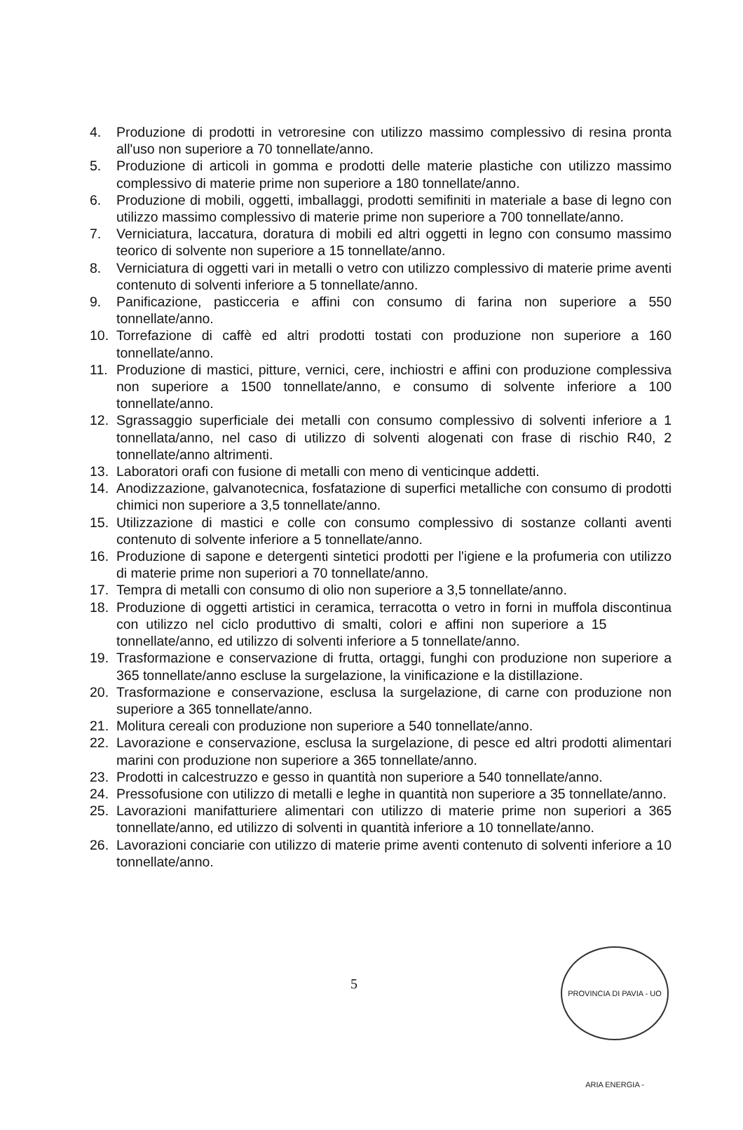4. Produzione di prodotti in vetroresine con utilizzo massimo complessivo di resina pronta all'uso non superiore a 70 tonnellate/anno.
5. Produzione di articoli in gomma e prodotti delle materie plastiche con utilizzo massimo complessivo di materie prime non superiore a 180 tonnellate/anno.
6. Produzione di mobili, oggetti, imballaggi, prodotti semifiniti in materiale a base di legno con utilizzo massimo complessivo di materie prime non superiore a 700 tonnellate/anno.
7. Verniciatura, laccatura, doratura di mobili ed altri oggetti in legno con consumo massimo teorico di solvente non superiore a 15 tonnellate/anno.
8. Verniciatura di oggetti vari in metalli o vetro con utilizzo complessivo di materie prime aventi contenuto di solventi inferiore a 5 tonnellate/anno.
9. Panificazione, pasticceria e affini con consumo di farina non superiore a 550 tonnellate/anno.
10. Torrefazione di caffè ed altri prodotti tostati con produzione non superiore a 160 tonnellate/anno.
11. Produzione di mastici, pitture, vernici, cere, inchiostri e affini con produzione complessiva non superiore a 1500 tonnellate/anno, e consumo di solvente inferiore a 100 tonnellate/anno.
12. Sgrassaggio superficiale dei metalli con consumo complessivo di solventi inferiore a 1 tonnellata/anno, nel caso di utilizzo di solventi alogenati con frase di rischio R40, 2 tonnellate/anno altrimenti.
13. Laboratori orafi con fusione di metalli con meno di venticinque addetti.
14. Anodizzazione, galvanotecnica, fosfatazione di superfici metalliche con consumo di prodotti chimici non superiore a 3,5 tonnellate/anno.
15. Utilizzazione di mastici e colle con consumo complessivo di sostanze collanti aventi contenuto di solvente inferiore a 5 tonnellate/anno.
16. Produzione di sapone e detergenti sintetici prodotti per l'igiene e la profumeria con utilizzo di materie prime non superiori a 70 tonnellate/anno.
17. Tempra di metalli con consumo di olio non superiore a 3,5 tonnellate/anno.
18. Produzione di oggetti artistici in ceramica, terracotta o vetro in forni in muffola discontinua con utilizzo nel ciclo produttivo di smalti, colori e affini non superiore a 15 tonnellate/anno, ed utilizzo di solventi inferiore a 5 tonnellate/anno.
19. Trasformazione e conservazione di frutta, ortaggi, funghi con produzione non superiore a 365 tonnellate/anno escluse la surgelazione, la vinificazione e la distillazione.
20. Trasformazione e conservazione, esclusa la surgelazione, di carne con produzione non superiore a 365 tonnellate/anno.
21. Molitura cereali con produzione non superiore a 540 tonnellate/anno.
22. Lavorazione e conservazione, esclusa la surgelazione, di pesce ed altri prodotti alimentari marini con produzione non superiore a 365 tonnellate/anno.
23. Prodotti in calcestruzzo e gesso in quantità non superiore a 540 tonnellate/anno.
24. Pressofusione con utilizzo di metalli e leghe in quantità non superiore a 35 tonnellate/anno.
25. Lavorazioni manifatturiere alimentari con utilizzo di materie prime non superiori a 365 tonnellate/anno, ed utilizzo di solventi in quantità inferiore a 10 tonnellate/anno.
26. Lavorazioni conciarie con utilizzo di materie prime aventi contenuto di solventi inferiore a 10 tonnellate/anno.
5
PROVINCIA DI PAVIA - UO ARIA ENERGIA -